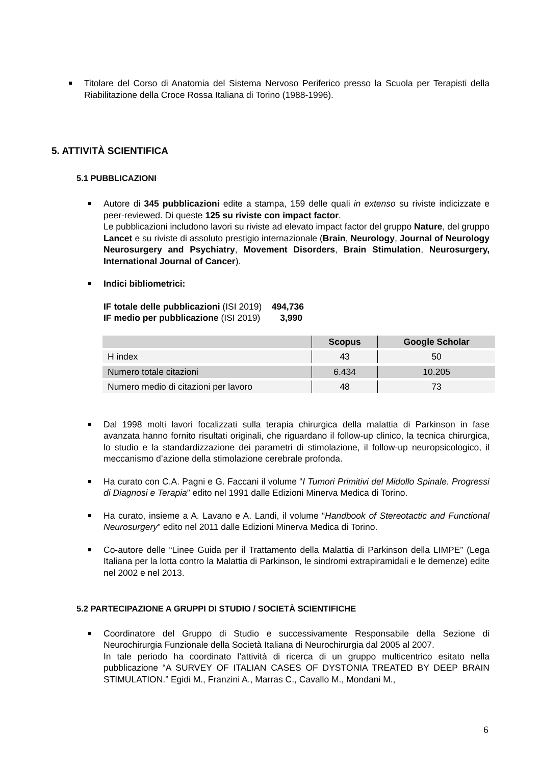Titolare del Corso di Anatomia del Sistema Nervoso Periferico presso la Scuola per Terapisti della Riabilitazione della Croce Rossa Italiana di Torino (1988-1996).
5. ATTIVITÀ SCIENTIFICA
5.1 PUBBLICAZIONI
Autore di 345 pubblicazioni edite a stampa, 159 delle quali in extenso su riviste indicizzate e peer-reviewed. Di queste 125 su riviste con impact factor.
Le pubblicazioni includono lavori su riviste ad elevato impact factor del gruppo Nature, del gruppo Lancet e su riviste di assoluto prestigio internazionale (Brain, Neurology, Journal of Neurology Neurosurgery and Psychiatry, Movement Disorders, Brain Stimulation, Neurosurgery, International Journal of Cancer).
Indici bibliometrici:
IF totale delle pubblicazioni (ISI 2019) 494,736
IF medio per pubblicazione (ISI 2019) 3,990
| | Scopus | Google Scholar |
| --- | --- | --- |
| H index | 43 | 50 |
| Numero totale citazioni | 6.434 | 10.205 |
| Numero medio di citazioni per lavoro | 48 | 73 |
Dal 1998 molti lavori focalizzati sulla terapia chirurgica della malattia di Parkinson in fase avanzata hanno fornito risultati originali, che riguardano il follow-up clinico, la tecnica chirurgica, lo studio e la standardizzazione dei parametri di stimolazione, il follow-up neuropsicologico, il meccanismo d’azione della stimolazione cerebrale profonda.
Ha curato con C.A. Pagni e G. Faccani il volume “I Tumori Primitivi del Midollo Spinale. Progressi di Diagnosi e Terapia” edito nel 1991 dalle Edizioni Minerva Medica di Torino.
Ha curato, insieme a A. Lavano e A. Landi, il volume “Handbook of Stereotactic and Functional Neurosurgery” edito nel 2011 dalle Edizioni Minerva Medica di Torino.
Co-autore delle “Linee Guida per il Trattamento della Malattia di Parkinson della LIMPE” (Lega Italiana per la lotta contro la Malattia di Parkinson, le sindromi extrapiramidali e le demenze) edite nel 2002 e nel 2013.
5.2 PARTECIPAZIONE A GRUPPI DI STUDIO / SOCIETÀ SCIENTIFICHE
Coordinatore del Gruppo di Studio e successivamente Responsabile della Sezione di Neurochirurgia Funzionale della Società Italiana di Neurochirurgia dal 2005 al 2007.
In tale periodo ha coordinato l’attività di ricerca di un gruppo multicentrico esitato nella pubblicazione “A SURVEY OF ITALIAN CASES OF DYSTONIA TREATED BY DEEP BRAIN STIMULATION.” Egidi M., Franzini A., Marras C., Cavallo M., Mondani M.,
6